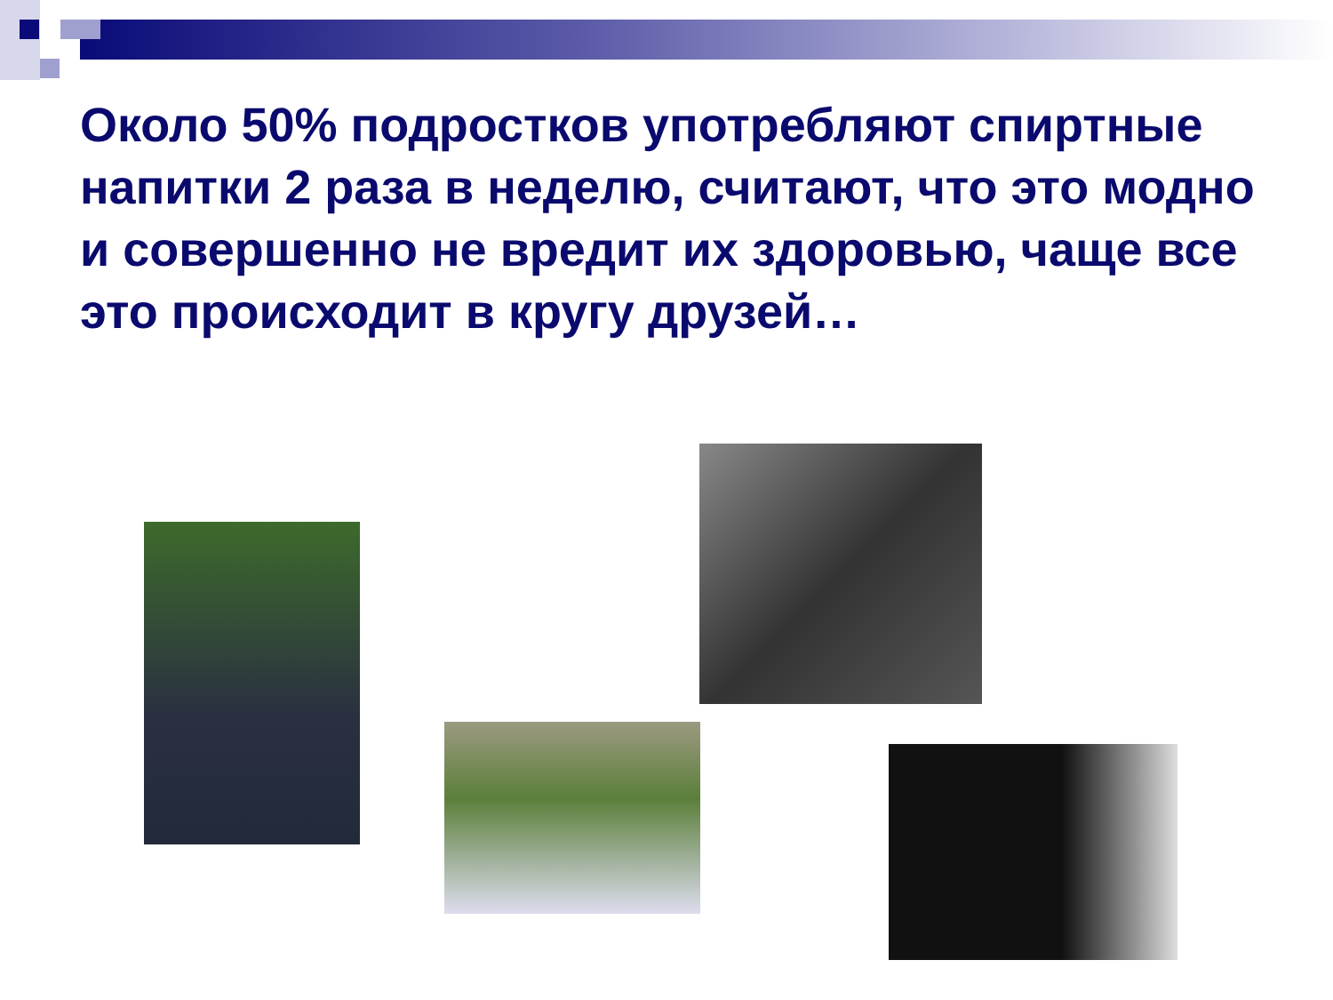Около 50% подростков употребляют спиртные напитки 2 раза в неделю, считают, что это модно и совершенно не вредит их здоровью, чаще все это происходит в кругу друзей…